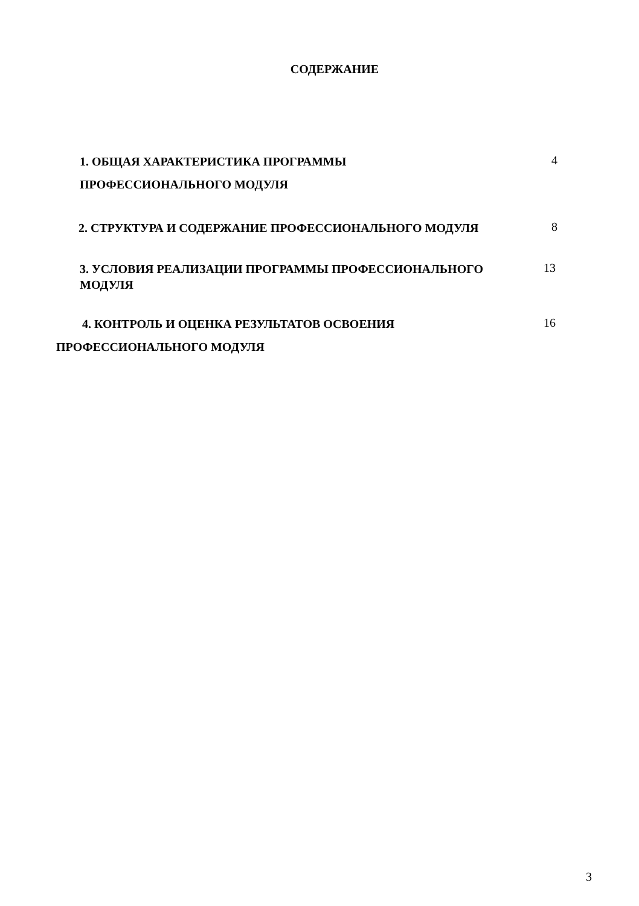СОДЕРЖАНИЕ
1. ОБЩАЯ ХАРАКТЕРИСТИКА ПРОГРАММЫ
ПРОФЕССИОНАЛЬНОГО МОДУЛЯ
4
2. СТРУКТУРА И СОДЕРЖАНИЕ ПРОФЕССИОНАЛЬНОГО МОДУЛЯ
8
3. УСЛОВИЯ РЕАЛИЗАЦИИ ПРОГРАММЫ ПРОФЕССИОНАЛЬНОГО
МОДУЛЯ
13
4. КОНТРОЛЬ И ОЦЕНКА РЕЗУЛЬТАТОВ ОСВОЕНИЯ
ПРОФЕССИОНАЛЬНОГО МОДУЛЯ
16
3